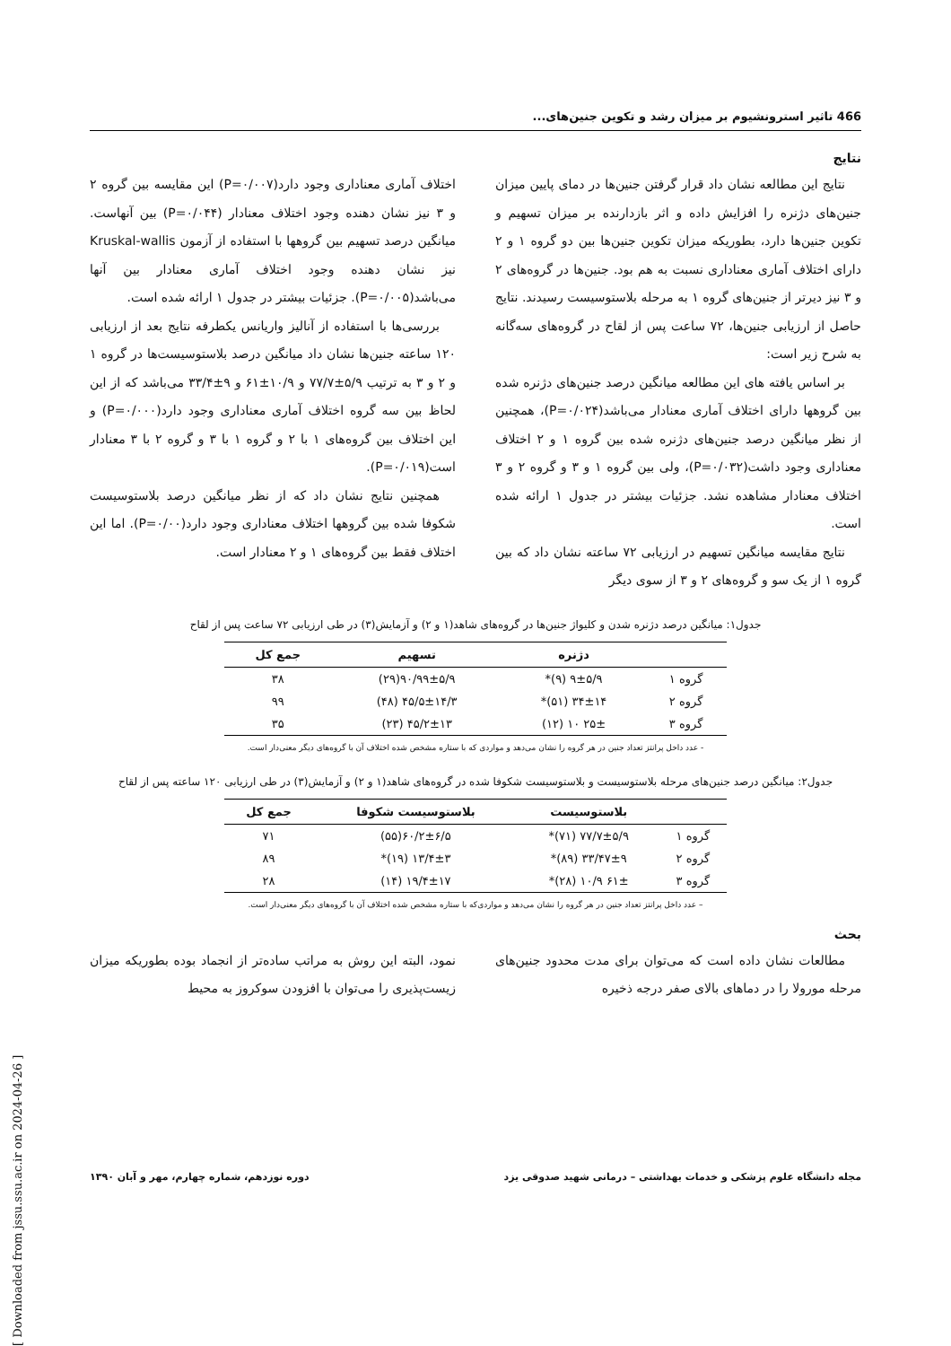466 تاثیر استرونشیوم بر میزان رشد و تکوین جنین‌های...
نتایج
نتایج این مطالعه نشان داد قرار گرفتن جنین‌ها در دمای پایین میزان جنین‌های دژنره را افزایش داده و اثر بازدارنده بر میزان تسهیم و تکوین جنین‌ها دارد، بطوریکه میزان تکوین جنین‌ها بین دو گروه ۱ و ۲ دارای اختلاف آماری معناداری نسبت به هم بود. جنین‌ها در گروه‌های ۲ و ۳ نیز دیرتر از جنین‌های گروه ۱ به مرحله بلاستوسیست رسیدند. نتایج حاصل از ارزیابی جنین‌ها، ۷۲ ساعت پس از لقاح در گروه‌های سه‌گانه به شرح زیر است:
بر اساس یافته های این مطالعه میانگین درصد جنین‌های دژنره شده بین گروهها دارای اختلاف آماری معنادار می‌باشد(P=۰/۰۲۴)، همچنین از نظر میانگین درصد جنین‌های دژنره شده بین گروه ۱ و ۲ اختلاف معناداری وجود داشت(P=۰/۰۳۲)، ولی بین گروه ۱ و ۳ و گروه ۲ و ۳ اختلاف معنادار مشاهده نشد. جزئیات بیشتر در جدول ۱ ارائه شده است.
نتایج مقایسه میانگین تسهیم در ارزیابی ۷۲ ساعته نشان داد که بین گروه ۱ از یک سو و گروه‌های ۲ و ۳ از سوی دیگر
اختلاف آماری معناداری وجود دارد(P=۰/۰۰۷) این مقایسه بین گروه ۲ و ۳ نیز نشان دهنده وجود اختلاف معنادار (P=۰/۰۴۴) بین آنهاست. میانگین درصد تسهیم بین گروهها با استفاده از آزمون Kruskal-wallis نیز نشان دهنده وجود اختلاف آماری معنادار بین آنها می‌باشد(P=۰/۰۰۵). جزئیات بیشتر در جدول ۱ ارائه شده است.
بررسی‌ها با استفاده از آنالیز واریانس یکطرفه نتایج بعد از ارزیابی ۱۲۰ ساعته جنین‌ها نشان داد میانگین درصد بلاستوسیست‌ها در گروه ۱ و ۲ و ۳ به ترتیب ۵/۹±۷۷/۷ و ۱۰/۹±۶۱ و ۹±۳۳/۴ می‌باشد که از این لحاظ بین سه گروه اختلاف آماری معناداری وجود دارد(P=۰/۰۰۰) و این اختلاف بین گروه‌های ۱ با ۲ و گروه ۱ با ۳ و گروه ۲ با ۳ معنادار است(P=۰/۰۱۹).
همچنین نتایج نشان داد که از نظر میانگین درصد بلاستوسیست شکوفا شده بین گروهها اختلاف معناداری وجود دارد(P=۰/۰۰). اما این اختلاف فقط بین گروه‌های ۱ و ۲ معنادار است.
جدول۱: میانگین درصد دژنره شدن و کلیواژ جنین‌ها در گروه‌های شاهد(۱ و ۲) و آزمایش(۳) در طی ارزیابی ۷۲ ساعت پس از لقاح
| | دژنره | تسهیم | جمع کل |
| --- | --- | --- | --- |
| گروه ۱ | ۹±۵/۹ (۹)* | ۹۰/۹۹±۵/۹(۲۹) | ۳۸ |
| گروه ۲ | ۳۴±۱۴ (۵۱)* | ۴۵/۵±۱۴/۳ (۴۸) | ۹۹ |
| گروه ۳ | ۲۵± ۱۰ (۱۲) | ۴۵/۲±۱۳ (۲۳) | ۳۵ |
- عدد داخل پرانتز تعداد جنین در هر گروه را نشان می‌دهد و مواردی که با ستاره مشخص شده اختلاف آن با گروه‌های دیگر معنی‌دار است.
جدول۲: میانگین درصد جنین‌های مرحله بلاستوسیست و بلاستوسیست شکوفا شده در گروه‌های شاهد(۱ و ۲) و آزمایش(۳) در طی ارزیابی ۱۲۰ ساعته پس از لقاح
| | بلاستوسیست | بلاستوسیست شکوفا | جمع کل |
| --- | --- | --- | --- |
| گروه ۱ | ۷۷/۷±۵/۹ (۷۱)* | ۶۰/۲±۶/۵(۵۵) | ۷۱ |
| گروه ۲ | ۳۳/۴۷±۹ (۸۹)* | ۱۳/۴±۳ (۱۹)* | ۸۹ |
| گروه ۳ | ۶۱± ۱۰/۹ (۲۸)* | ۱۹/۴±۱۷ (۱۴) | ۲۸ |
– عدد داخل پرانتز تعداد جنین در هر گروه را نشان می‌دهد و مواردی‌که با ستاره مشخص شده اختلاف آن با گروه‌های دیگر معنی‌دار است.
بحث
مطالعات نشان داده است که می‌توان برای مدت محدود جنین‌های مرحله مورولا را در دماهای بالای صفر درجه ذخیره
نمود، البته این روش به مراتب ساده‌تر از انجماد بوده بطوریکه میزان زیست‌پذیری را می‌توان با افزودن سوکروز به محیط
مجله دانشگاه علوم پزشکی و خدمات بهداشتی – درمانی شهید صدوقی یزد دوره نوزدهم، شماره چهارم، مهر و آبان ۱۳۹۰
[ Downloaded from jssu.ssu.ac.ir on 2024-04-26 ]